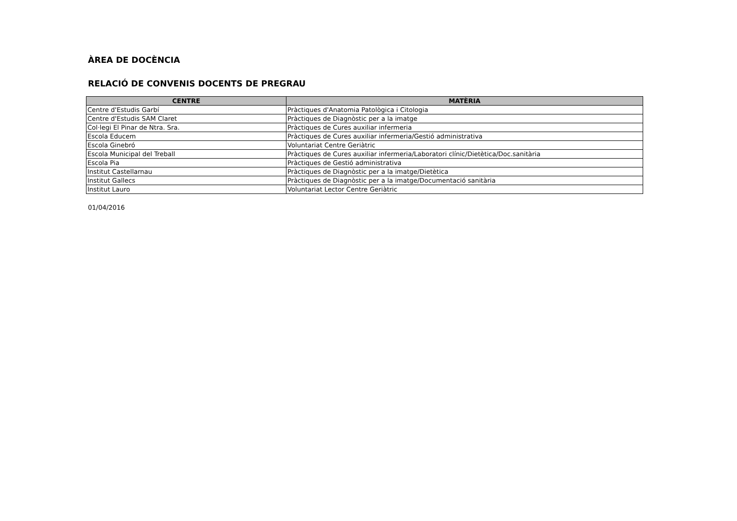ÀREA DE DOCÈNCIA
RELACIÓ DE CONVENIS DOCENTS DE PREGRAU
| CENTRE | MATÈRIA |
| --- | --- |
| Centre d'Estudis Garbí | Pràctiques d'Anatomia Patològica i Citologia |
| Centre d'Estudis SAM Claret | Pràctiques de Diagnòstic per a la imatge |
| Col·legi El Pinar de Ntra. Sra. | Pràctiques de Cures auxiliar infermeria |
| Escola Educem | Pràctiques de Cures auxiliar infermeria/Gestió administrativa |
| Escola Ginebró | Voluntariat Centre Geriàtric |
| Escola Municipal del Treball | Pràctiques de Cures auxiliar infermeria/Laboratori clínic/Dietètica/Doc.sanitària |
| Escola Pia | Pràctiques de Gestió administrativa |
| Institut Castellarnau | Pràctiques de Diagnòstic per a la imatge/Dietètica |
| Institut Gallecs | Pràctiques de Diagnòstic per a la imatge/Documentació sanitària |
| Institut Lauro | Voluntariat Lector Centre Geriàtric |
01/04/2016